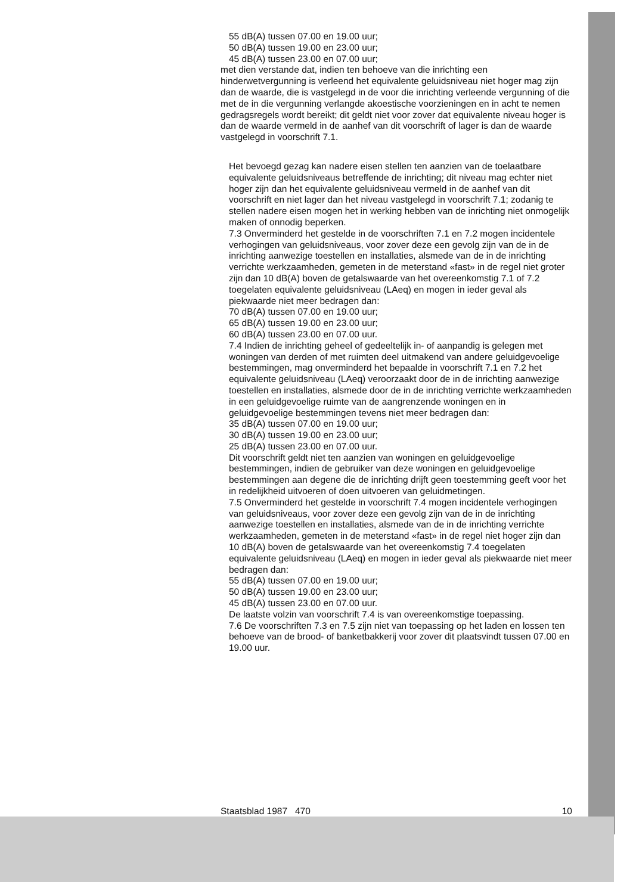55 dB(A) tussen 07.00 en 19.00 uur;
50 dB(A) tussen 19.00 en 23.00 uur;
45 dB(A) tussen 23.00 en 07.00 uur;
met dien verstande dat, indien ten behoeve van die inrichting een hinderwetvergunning is verleend het equivalente geluidsniveau niet hoger mag zijn dan de waarde, die is vastgelegd in de voor die inrichting verleende vergunning of die met de in die vergunning verlangde akoestische voorzieningen en in acht te nemen gedragsregels wordt bereikt; dit geldt niet voor zover dat equivalente niveau hoger is dan de waarde vermeld in de aanhef van dit voorschrift of lager is dan de waarde vastgelegd in voorschrift 7.1.
Het bevoegd gezag kan nadere eisen stellen ten aanzien van de toelaatbare equivalente geluidsniveaus betreffende de inrichting; dit niveau mag echter niet hoger zijn dan het equivalente geluidsniveau vermeld in de aanhef van dit voorschrift en niet lager dan het niveau vastgelegd in voorschrift 7.1; zodanig te stellen nadere eisen mogen het in werking hebben van de inrichting niet onmogelijk maken of onnodig beperken.
7.3 Onverminderd het gestelde in de voorschriften 7.1 en 7.2 mogen incidentele verhogingen van geluidsniveaus, voor zover deze een gevolg zijn van de in de inrichting aanwezige toestellen en installaties, alsmede van de in de inrichting verrichte werkzaamheden, gemeten in de meterstand «fast» in de regel niet groter zijn dan 10 dB(A) boven de getalswaarde van het overeenkomstig 7.1 of 7.2 toegelaten equivalente geluidsniveau (LAeq) en mogen in ieder geval als piekwaarde niet meer bedragen dan:
70 dB(A) tussen 07.00 en 19.00 uur;
65 dB(A) tussen 19.00 en 23.00 uur;
60 dB(A) tussen 23.00 en 07.00 uur.
7.4 Indien de inrichting geheel of gedeeltelijk in- of aanpandig is gelegen met woningen van derden of met ruimten deel uitmakend van andere geluidgevoelige bestemmingen, mag onverminderd het bepaalde in voorschrift 7.1 en 7.2 het equivalente geluidsniveau (LAeq) veroorzaakt door de in de inrichting aanwezige toestellen en installaties, alsmede door de in de inrichting verrichte werkzaamheden in een geluidgevoelige ruimte van de aangrenzende woningen en in geluidgevoelige bestemmingen tevens niet meer bedragen dan:
35 dB(A) tussen 07.00 en 19.00 uur;
30 dB(A) tussen 19.00 en 23.00 uur;
25 dB(A) tussen 23.00 en 07.00 uur.
Dit voorschrift geldt niet ten aanzien van woningen en geluidgevoelige bestemmingen, indien de gebruiker van deze woningen en geluidgevoelige bestemmingen aan degene die de inrichting drijft geen toestemming geeft voor het in redelijkheid uitvoeren of doen uitvoeren van geluidmetingen.
7.5 Onverminderd het gestelde in voorschrift 7.4 mogen incidentele verhogingen van geluidsniveaus, voor zover deze een gevolg zijn van de in de inrichting aanwezige toestellen en installaties, alsmede van de in de inrichting verrichte werkzaamheden, gemeten in de meterstand «fast» in de regel niet hoger zijn dan 10 dB(A) boven de getalswaarde van het overeenkomstig 7.4 toegelaten equivalente geluidsniveau (LAeq) en mogen in ieder geval als piekwaarde niet meer bedragen dan:
55 dB(A) tussen 07.00 en 19.00 uur;
50 dB(A) tussen 19.00 en 23.00 uur;
45 dB(A) tussen 23.00 en 07.00 uur.
De laatste volzin van voorschrift 7.4 is van overeenkomstige toepassing.
7.6 De voorschriften 7.3 en 7.5 zijn niet van toepassing op het laden en lossen ten behoeve van de brood- of banketbakkerij voor zover dit plaatsvindt tussen 07.00 en 19.00 uur.
Staatsblad 1987 470 10